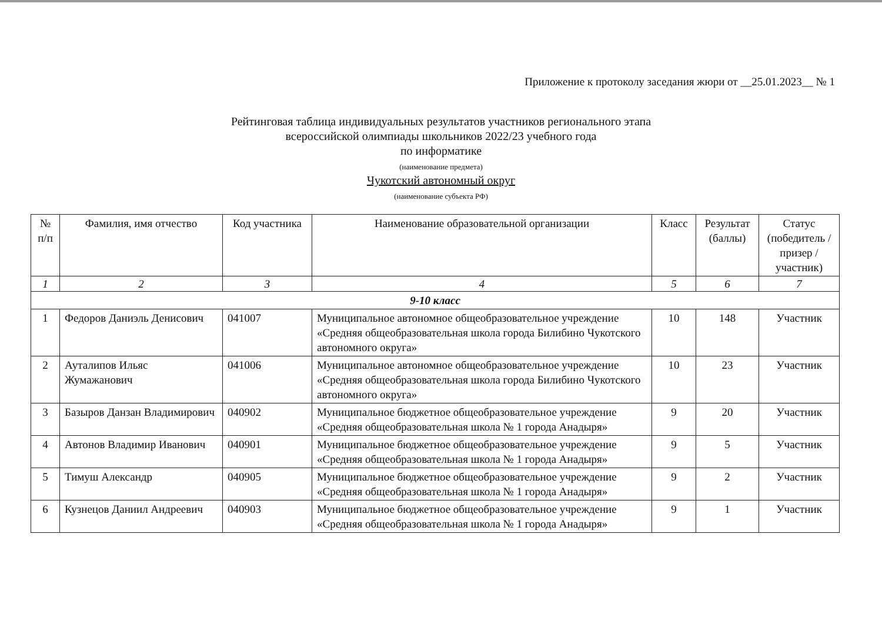Приложение к протоколу заседания жюри от __25.01.2023__ № 1
Рейтинговая таблица индивидуальных результатов участников регионального этапа
всероссийской олимпиады школьников 2022/23 учебного года
по информатике
(наименование предмета)
Чукотский автономный округ
(наименование субъекта РФ)
| № п/п | Фамилия, имя отчество | Код участника | Наименование образовательной организации | Класс | Результат (баллы) | Статус (победитель /призер /участник) |
| --- | --- | --- | --- | --- | --- | --- |
| 1 | 2 | 3 | 4 | 5 | 6 | 7 |
| 9-10 класс | | | | | | |
| 1 | Федоров Даниэль Денисович | 041007 | Муниципальное автономное общеобразовательное учреждение «Средняя общеобразовательная школа города Билибино Чукотского автономного округа» | 10 | 148 | Участник |
| 2 | Ауталипов Ильяс Жумажанович | 041006 | Муниципальное автономное общеобразовательное учреждение «Средняя общеобразовательная школа города Билибино Чукотского автономного округа» | 10 | 23 | Участник |
| 3 | Базыров Данзан Владимирович | 040902 | Муниципальное бюджетное общеобразовательное учреждение «Средняя общеобразовательная школа № 1 города Анадыря» | 9 | 20 | Участник |
| 4 | Автонов Владимир Иванович | 040901 | Муниципальное бюджетное общеобразовательное учреждение «Средняя общеобразовательная школа № 1 города Анадыря» | 9 | 5 | Участник |
| 5 | Тимуш Александр | 040905 | Муниципальное бюджетное общеобразовательное учреждение «Средняя общеобразовательная школа № 1 города Анадыря» | 9 | 2 | Участник |
| 6 | Кузнецов Даниил Андреевич | 040903 | Муниципальное бюджетное общеобразовательное учреждение «Средняя общеобразовательная школа № 1 города Анадыря» | 9 | 1 | Участник |